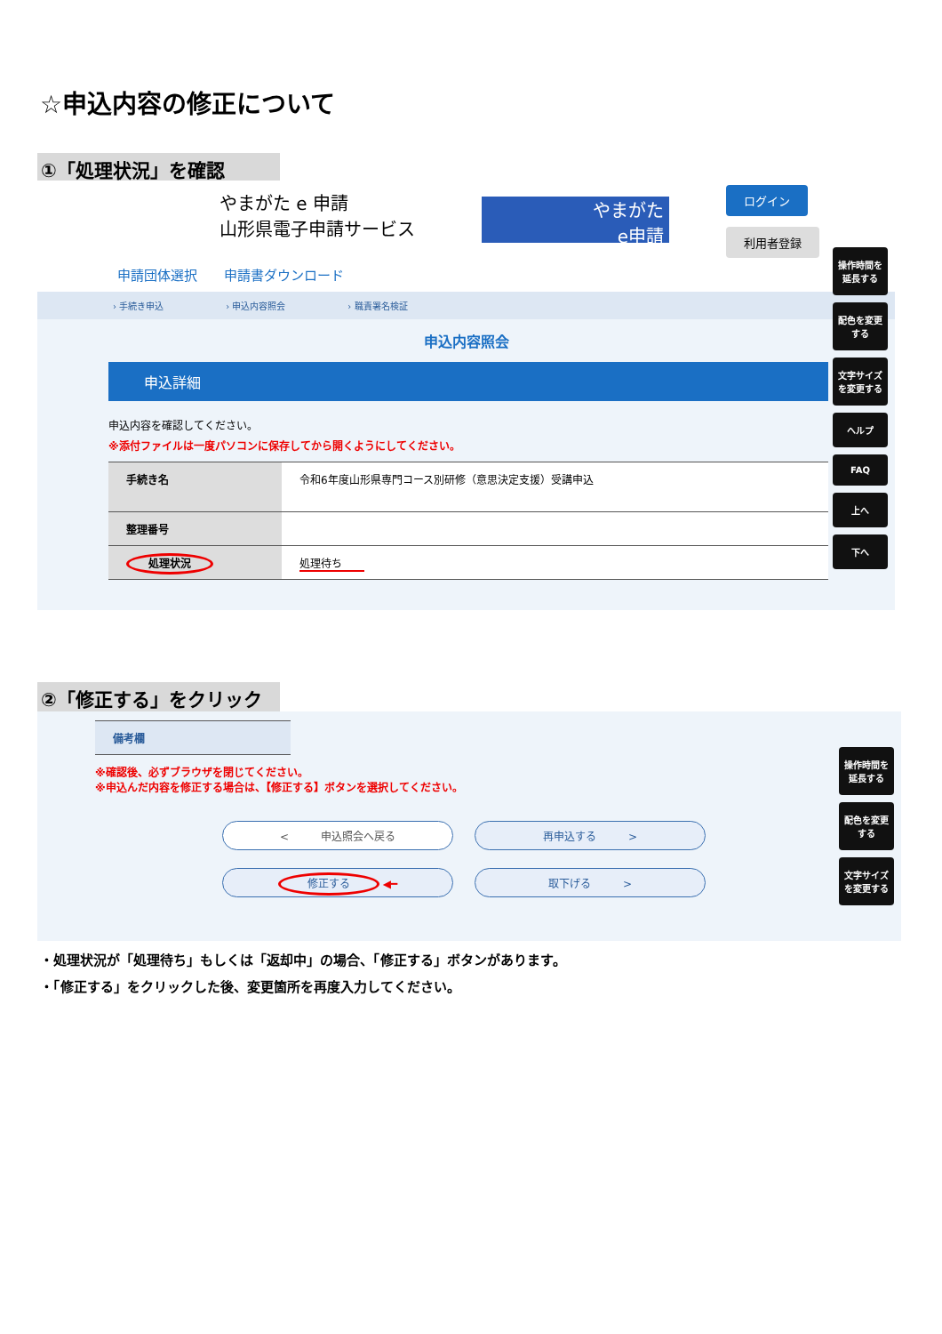☆申込内容の修正について
①「処理状況」を確認
やまがた e 申請
山形県電子申請サービス
やまがた
e申請
ログイン
利用者登録
申請団体選択　　申請書ダウンロード
› 手続き申込　　　　　　　› 申込内容照会　　　　　　　› 職責署名検証
申込内容照会
申込詳細
申込内容を確認してください。
※添付ファイルは一度パソコンに保存してから開くようにしてください。
| 手続き名 | 令和6年度山形県専門コース別研修（意思決定支援）受講申込 |
| 整理番号 | |
| 処理状況 | 処理待ち |
操作時間を延長する
配色を変更する
文字サイズを変更する
ヘルプ
FAQ
上へ
下へ
②「修正する」をクリック
備考欄
※確認後、必ずブラウザを閉じてください。
※申込んだ内容を修正する場合は、【修正する】ボタンを選択してください。
<　　　申込照会へ戻る 再申込する　　　>
修正する ◀━ 取下げる　　　>
操作時間を延長する
配色を変更する
文字サイズを変更する
・処理状況が「処理待ち」もしくは「返却中」の場合、「修正する」ボタンがあります。
・「修正する」をクリックした後、変更箇所を再度入力してください。